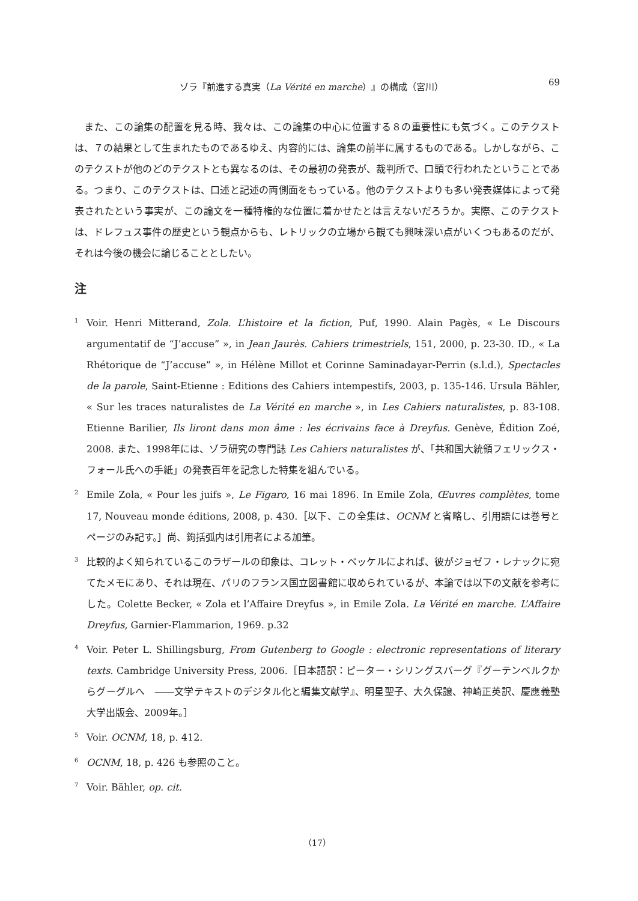ゾラ『前進する真実（La Vérité en marche）』の構成（宮川） 69
また、この論集の配置を見る時、我々は、この論集の中心に位置する８の重要性にも気づく。このテクストは、７の結果として生まれたものであるゆえ、内容的には、論集の前半に属するものである。しかしながら、このテクストが他のどのテクストとも異なるのは、その最初の発表が、裁判所で、口頭で行われたということである。つまり、このテクストは、口述と記述の両側面をもっている。他のテクストよりも多い発表媒体によって発表されたという事実が、この論文を一種特権的な位置に着かせたとは言えないだろうか。実際、このテクストは、ドレフュス事件の歴史という観点からも、レトリックの立場から観ても興味深い点がいくつもあるのだが、それは今後の機会に論じることとしたい。
注
<sup>1</sup> Voir. Henri Mitterand, Zola. L’histoire et la fiction, Puf, 1990. Alain Pagès, « Le Discours argumentatif de “J’accuse” », in Jean Jaurès. Cahiers trimestriels, 151, 2000, p. 23-30. ID., « La Rhétorique de “J’accuse” », in Hélène Millot et Corinne Saminadayar-Perrin (s.l.d.), Spectacles de la parole, Saint-Etienne : Editions des Cahiers intempestifs, 2003, p. 135-146. Ursula Bähler, « Sur les traces naturalistes de La Vérité en marche », in Les Cahiers naturalistes, p. 83-108. Etienne Barilier, Ils liront dans mon âme : les écrivains face à Dreyfus. Genève, Édition Zoé, 2008. また、1998年には、ゾラ研究の専門誌 Les Cahiers naturalistes が、「共和国大統領フェリックス・フォール氏への手紙」の発表百年を記念した特集を組んでいる。
<sup>2</sup> Emile Zola, « Pour les juifs », Le Figaro, 16 mai 1896. In Emile Zola, Œuvres complètes, tome 17, Nouveau monde éditions, 2008, p. 430.［以下、この全集は、OCNM と省略し、引用語には巻号とページのみ記す。］尚、鉤括弧内は引用者による加筆。
<sup>3</sup> 比較的よく知られているこのラザールの印象は、コレット・ベッケルによれば、彼がジョゼフ・レナックに宛てたメモにあり、それは現在、パリのフランス国立図書館に収められているが、本論では以下の文献を参考にした。Colette Becker, « Zola et l’Affaire Dreyfus », in Emile Zola. La Vérité en marche. L’Affaire Dreyfus, Garnier-Flammarion, 1969. p.32
<sup>4</sup> Voir. Peter L. Shillingsburg, From Gutenberg to Google : electronic representations of literary texts. Cambridge University Press, 2006.［日本語訳：ピーター・シリングスバーグ『グーテンベルクからグーグルへ　――文学テキストのデジタル化と編集文献学』、明星聖子、大久保譲、神崎正英訳、慶應義塾大学出版会、2009年。］
<sup>5</sup> Voir. OCNM, 18, p. 412.
<sup>6</sup> OCNM, 18, p. 426 も参照のこと。
<sup>7</sup> Voir. Bähler, op. cit.
（17）